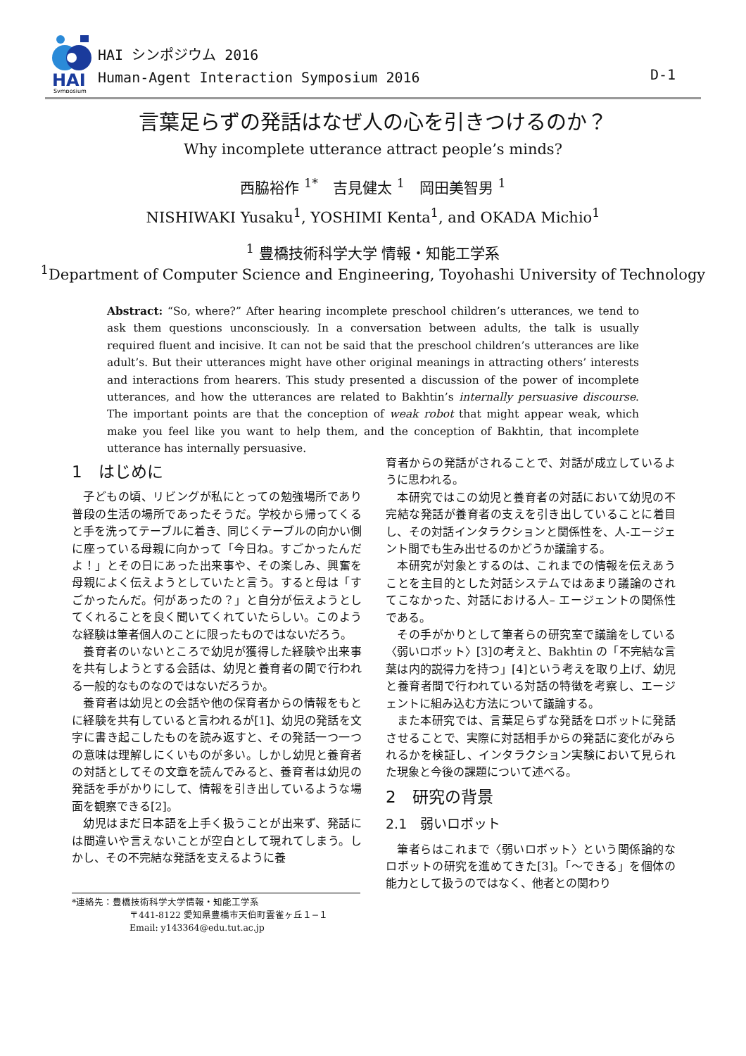HAI
Symposium
HAI シンポジウム 2016
Human-Agent Interaction Symposium 2016
D-1
言葉足らずの発話はなぜ人の心を引きつけるのか？
Why incomplete utterance attract people’s minds?
西脇裕作 <sup>1*</sup>　吉見健太 <sup>1</sup>　岡田美智男 <sup>1</sup>
NISHIWAKI Yusaku<sup>1</sup>, YOSHIMI Kenta<sup>1</sup>, and OKADA Michio<sup>1</sup>
<sup>1</sup> 豊橋技術科学大学 情報・知能工学系
<sup>1</sup> Department of Computer Science and Engineering, Toyohashi University of Technology
Abstract: “So, where?” After hearing incomplete preschool children’s utterances, we tend to ask them questions unconsciously. In a conversation between adults, the talk is usually required fluent and incisive. It can not be said that the preschool children’s utterances are like adult’s. But their utterances might have other original meanings in attracting others’ interests and interactions from hearers. This study presented a discussion of the power of incomplete utterances, and how the utterances are related to Bakhtin’s internally persuasive discourse. The important points are that the conception of weak robot that might appear weak, which make you feel like you want to help them, and the conception of Bakhtin, that incomplete utterance has internally persuasive.
1　はじめに
子どもの頃、リビングが私にとっての勉強場所であり普段の生活の場所であったそうだ。学校から帰ってくると手を洗ってテーブルに着き、同じくテーブルの向かい側に座っている母親に向かって「今日ね。すごかったんだよ！」とその日にあった出来事や、その楽しみ、興奮を母親によく伝えようとしていたと言う。すると母は「すごかったんだ。何があったの？」と自分が伝えようとしてくれることを良く聞いてくれていたらしい。このような経験は筆者個人のことに限ったものではないだろう。
養育者のいないところで幼児が獲得した経験や出来事を共有しようとする会話は、幼児と養育者の間で行われる一般的なものなのではないだろうか。
養育者は幼児との会話や他の保育者からの情報をもとに経験を共有していると言われるが[1]、幼児の発話を文字に書き起こしたものを読み返すと、その発話一つ一つの意味は理解しにくいものが多い。しかし幼児と養育者の対話としてその文章を読んでみると、養育者は幼児の発話を手がかりにして、情報を引き出しているような場面を観察できる[2]。
幼児はまだ日本語を上手く扱うことが出来ず、発話には間違いや言えないことが空白として現れてしまう。しかし、その不完結な発話を支えるように養
*連絡先：豊橋技術科学大学情報・知能工学系
〒441-8122 愛知県豊橋市天伯町雲雀ヶ丘１−１
Email: y143364@edu.tut.ac.jp
育者からの発話がされることで、対話が成立しているように思われる。
本研究ではこの幼児と養育者の対話において幼児の不完結な発話が養育者の支えを引き出していることに着目し、その対話インタラクションと関係性を、人-エージェント間でも生み出せるのかどうか議論する。
本研究が対象とするのは、これまでの情報を伝えあうことを主目的とした対話システムではあまり議論のされてこなかった、対話における人– エージェントの関係性である。
その手がかりとして筆者らの研究室で議論をしている〈弱いロボット〉[3]の考えと、Bakhtin の「不完結な言葉は内的説得力を持つ」[4]という考えを取り上げ、幼児と養育者間で行われている対話の特徴を考察し、エージェントに組み込む方法について議論する。
また本研究では、言葉足らずな発話をロボットに発話させることで、実際に対話相手からの発話に変化がみられるかを検証し、インタラクション実験において見られた現象と今後の課題について述べる。
2　研究の背景
2.1　弱いロボット
筆者らはこれまで〈弱いロボット〉という関係論的なロボットの研究を進めてきた[3]。「〜できる」を個体の能力として扱うのではなく、他者との関わり